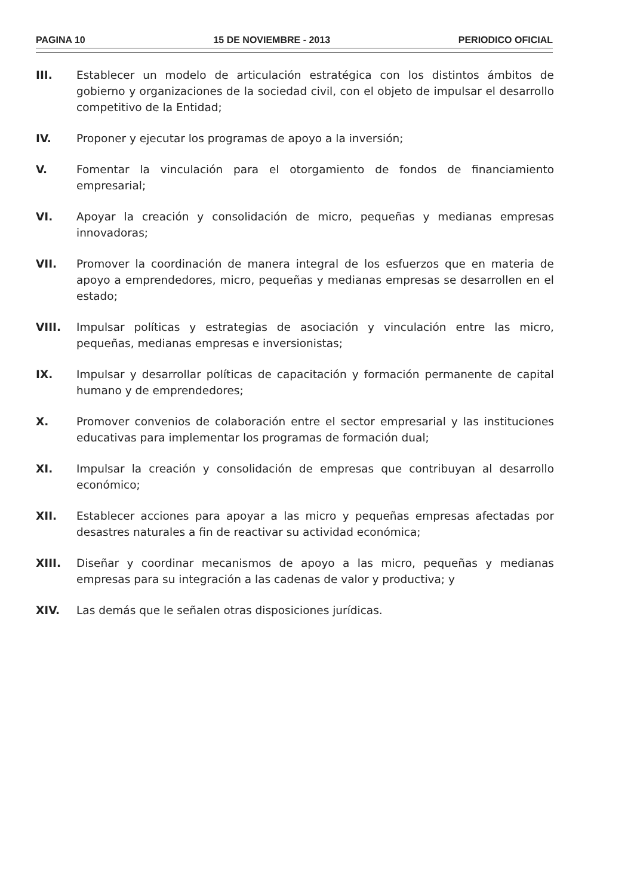PAGINA 10 15 DE NOVIEMBRE - 2013 PERIODICO OFICIAL
III. Establecer un modelo de articulación estratégica con los distintos ámbitos de gobierno y organizaciones de la sociedad civil, con el objeto de impulsar el desarrollo competitivo de la Entidad;
IV. Proponer y ejecutar los programas de apoyo a la inversión;
V. Fomentar la vinculación para el otorgamiento de fondos de financiamiento empresarial;
VI. Apoyar la creación y consolidación de micro, pequeñas y medianas empresas innovadoras;
VII. Promover la coordinación de manera integral de los esfuerzos que en materia de apoyo a emprendedores, micro, pequeñas y medianas empresas se desarrollen en el estado;
VIII. Impulsar políticas y estrategias de asociación y vinculación entre las micro, pequeñas, medianas empresas e inversionistas;
IX. Impulsar y desarrollar políticas de capacitación y formación permanente de capital humano y de emprendedores;
X. Promover convenios de colaboración entre el sector empresarial y las instituciones educativas para implementar los programas de formación dual;
XI. Impulsar la creación y consolidación de empresas que contribuyan al desarrollo económico;
XII. Establecer acciones para apoyar a las micro y pequeñas empresas afectadas por desastres naturales a fin de reactivar su actividad económica;
XIII. Diseñar y coordinar mecanismos de apoyo a las micro, pequeñas y medianas empresas para su integración a las cadenas de valor y productiva; y
XIV. Las demás que le señalen otras disposiciones jurídicas.